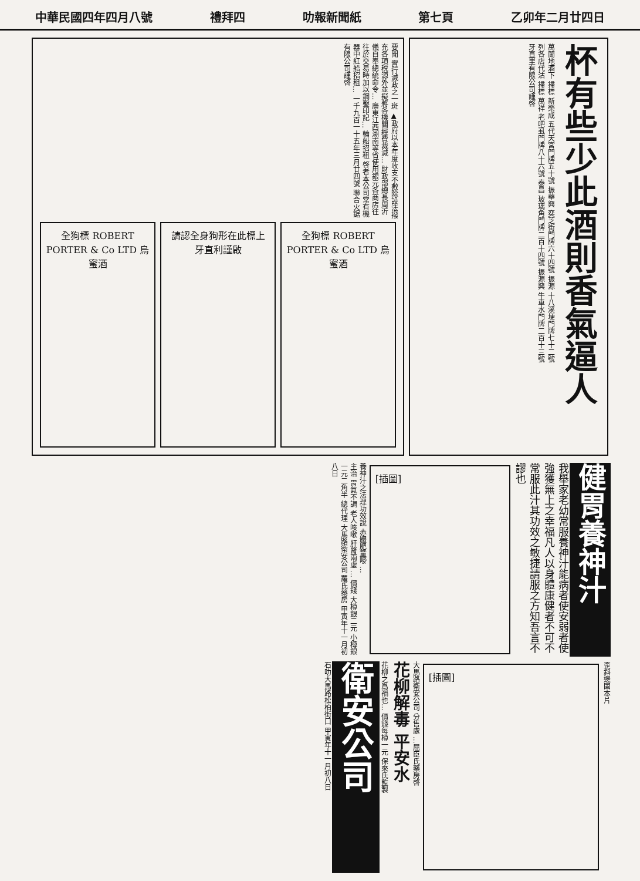中華民國四年四月八號 禮拜四 叻報新聞紙 第七頁 乙卯年二月廿四日
要聞 實行減政之一斑 ▲政府以本年度收支不敷除設法撥充各項稅源外並擬將各機關經費裁減… 財政部總長周沂儀自奉總統命令… 廣東江西湖南等省使用銀元各商店往往於交易時加以鋼鑿印記… 輪船招租 啓者本公司常有機器中紅船招租… 一千九百一十五年三月廿四號 聯合火鋸有限公司謹啓
全狗標 ROBERT PORTER & Co LTD 烏蜜酒
請認全身狗形在此標上
牙直利謹啟
全狗標 ROBERT PORTER & Co LTD 烏蜜酒
杯有些少此酒則香氣逼人
萬蘭地酒下 掃標 新榮成 五代天宮門牌五十號 振華興 奕芝街門牌六十四號 振源 十八溪埂門牌七十二號
列各店代沽 掃標 萬祥 老吧虱門牌八十六號 泰昌 玻璃角門牌二百十四號 振源興 牛車水門牌二百十三號
牙直里有限公司謹啓
健胃養神汁
我舉家老幼常服養神汁能病者使安弱者使強獲無上之幸福凡人以身體康健者不可不常服此汁其功效之敏捷請服之方知吾言不謬也
[插圖]
養神汁之法理功效說 赤體肥童嘜 …
主治 胃氣不調 老人咳嗽 肝腎兩虛 … 價錢 大樽銀二元 小樽銀一元二角半 總代理 大馬路衛安公司 羅氏藥房 甲寅年十一月初八日
歪斜邊固本片
[插圖]
大馬路衛安公司 分售處 …屈臣氏藥房啓
花柳解毒 平安水
花柳之爲禍也… 價錢每樽一元 保來氏監製
衛安公司
石叻大馬路松柏街口 甲寅年十一月初八日